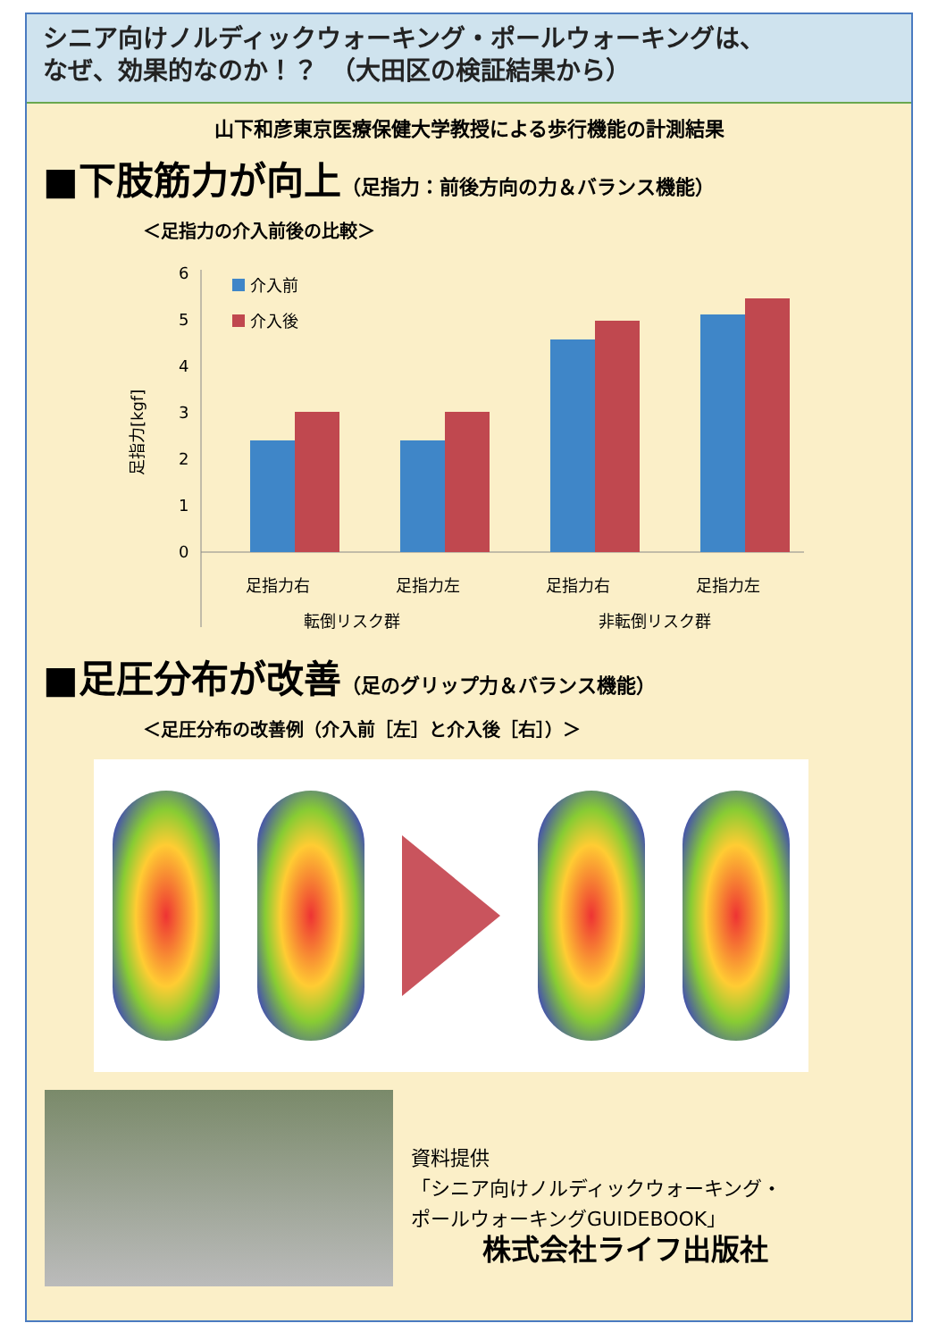シニア向けノルディックウォーキング・ポールウォーキングは、
なぜ、効果的なのか！？　（大田区の検証結果から）
山下和彦東京医療保健大学教授による歩行機能の計測結果
■下肢筋力が向上（足指力：前後方向の力＆バランス機能）
＜足指力の介入前後の比較＞
6
5
4
3
2
1
0
足指力[kgf]
介入前
介入後
足指力右
足指力左
足指力右
足指力左
転倒リスク群
非転倒リスク群
■足圧分布が改善（足のグリップ力＆バランス機能）
＜足圧分布の改善例（介入前［左］と介入後［右］）＞
資料提供
「シニア向けノルディックウォーキング・
ポールウォーキングGUIDEBOOK」
株式会社ライフ出版社